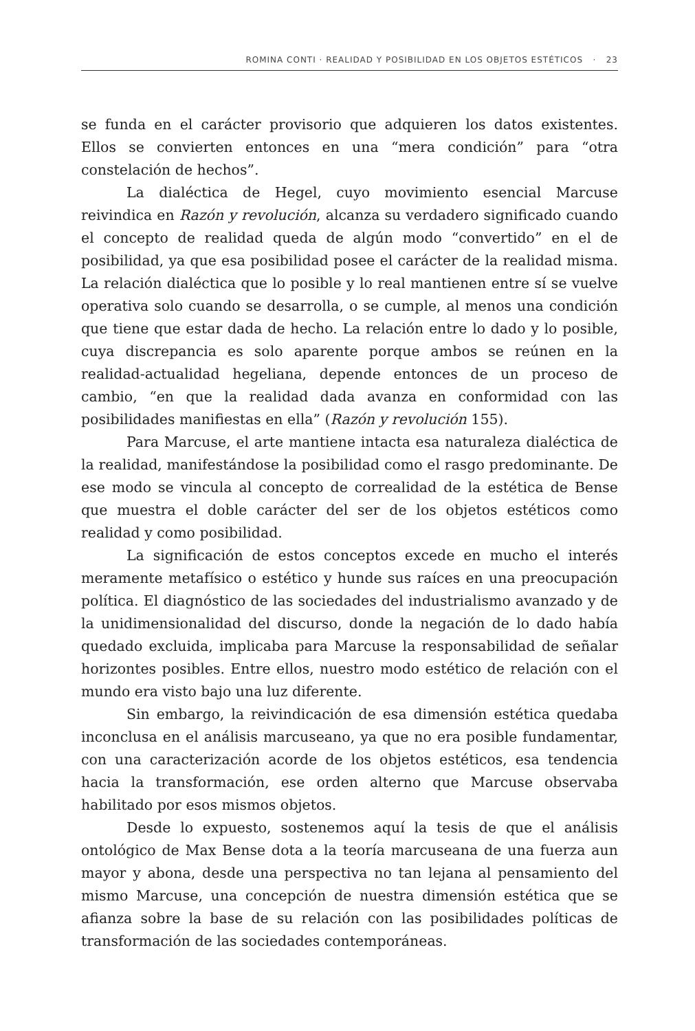ROMINA CONTI · REALIDAD Y POSIBILIDAD EN LOS OBJETOS ESTÉTICOS · 23
se funda en el carácter provisorio que adquieren los datos existentes. Ellos se convierten entonces en una “mera condición” para “otra constelación de hechos”.
La dialéctica de Hegel, cuyo movimiento esencial Marcuse reivindica en Razón y revolución, alcanza su verdadero significado cuando el concepto de realidad queda de algún modo “convertido” en el de posibilidad, ya que esa posibilidad posee el carácter de la realidad misma. La relación dialéctica que lo posible y lo real mantienen entre sí se vuelve operativa solo cuando se desarrolla, o se cumple, al menos una condición que tiene que estar dada de hecho. La relación entre lo dado y lo posible, cuya discrepancia es solo aparente porque ambos se reúnen en la realidad-actualidad hegeliana, depende entonces de un proceso de cambio, “en que la realidad dada avanza en conformidad con las posibilidades manifiestas en ella” (Razón y revolución 155).
Para Marcuse, el arte mantiene intacta esa naturaleza dialéctica de la realidad, manifestándose la posibilidad como el rasgo predominante. De ese modo se vincula al concepto de correalidad de la estética de Bense que muestra el doble carácter del ser de los objetos estéticos como realidad y como posibilidad.
La significación de estos conceptos excede en mucho el interés meramente metafísico o estético y hunde sus raíces en una preocupación política. El diagnóstico de las sociedades del industrialismo avanzado y de la unidimensionalidad del discurso, donde la negación de lo dado había quedado excluida, implicaba para Marcuse la responsabilidad de señalar horizontes posibles. Entre ellos, nuestro modo estético de relación con el mundo era visto bajo una luz diferente.
Sin embargo, la reivindicación de esa dimensión estética quedaba inconclusa en el análisis marcuseano, ya que no era posible fundamentar, con una caracterización acorde de los objetos estéticos, esa tendencia hacia la transformación, ese orden alterno que Marcuse observaba habilitado por esos mismos objetos.
Desde lo expuesto, sostenemos aquí la tesis de que el análisis ontológico de Max Bense dota a la teoría marcuseana de una fuerza aun mayor y abona, desde una perspectiva no tan lejana al pensamiento del mismo Marcuse, una concepción de nuestra dimensión estética que se afianza sobre la base de su relación con las posibilidades políticas de transformación de las sociedades contemporáneas.